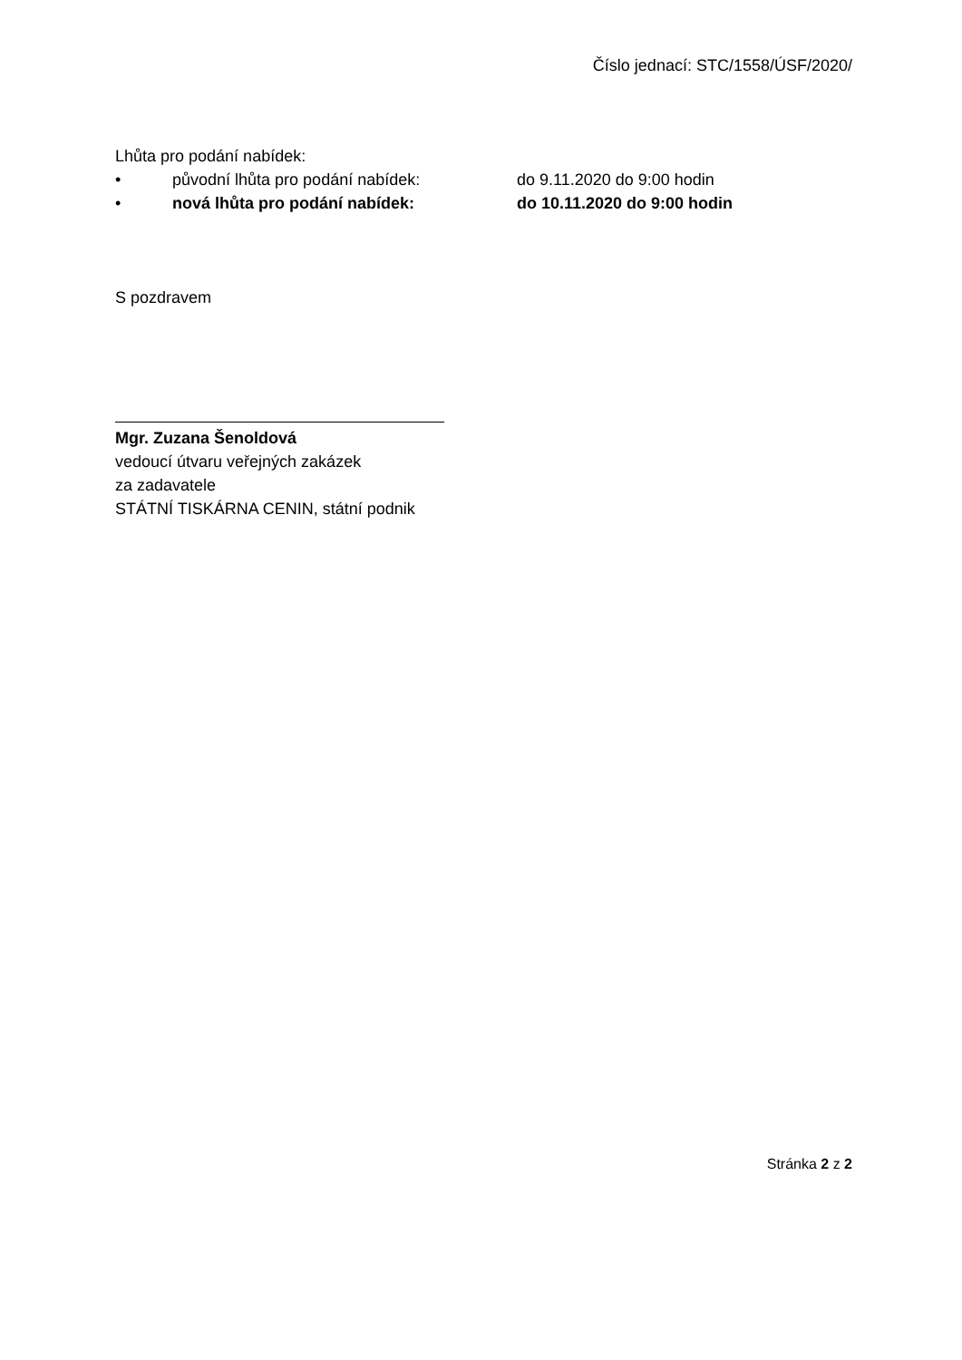Číslo jednací: STC/1558/ÚSF/2020/
Lhůta pro podání nabídek:
• původní lhůta pro podání nabídek: do 9.11.2020 do 9:00 hodin
• nová lhůta pro podání nabídek: do 10.11.2020 do 9:00 hodin
S pozdravem
Mgr. Zuzana Šenoldová
vedoucí útvaru veřejných zakázek
za zadavatele
STÁTNÍ TISKÁRNA CENIN, státní podnik
Stránka 2 z 2